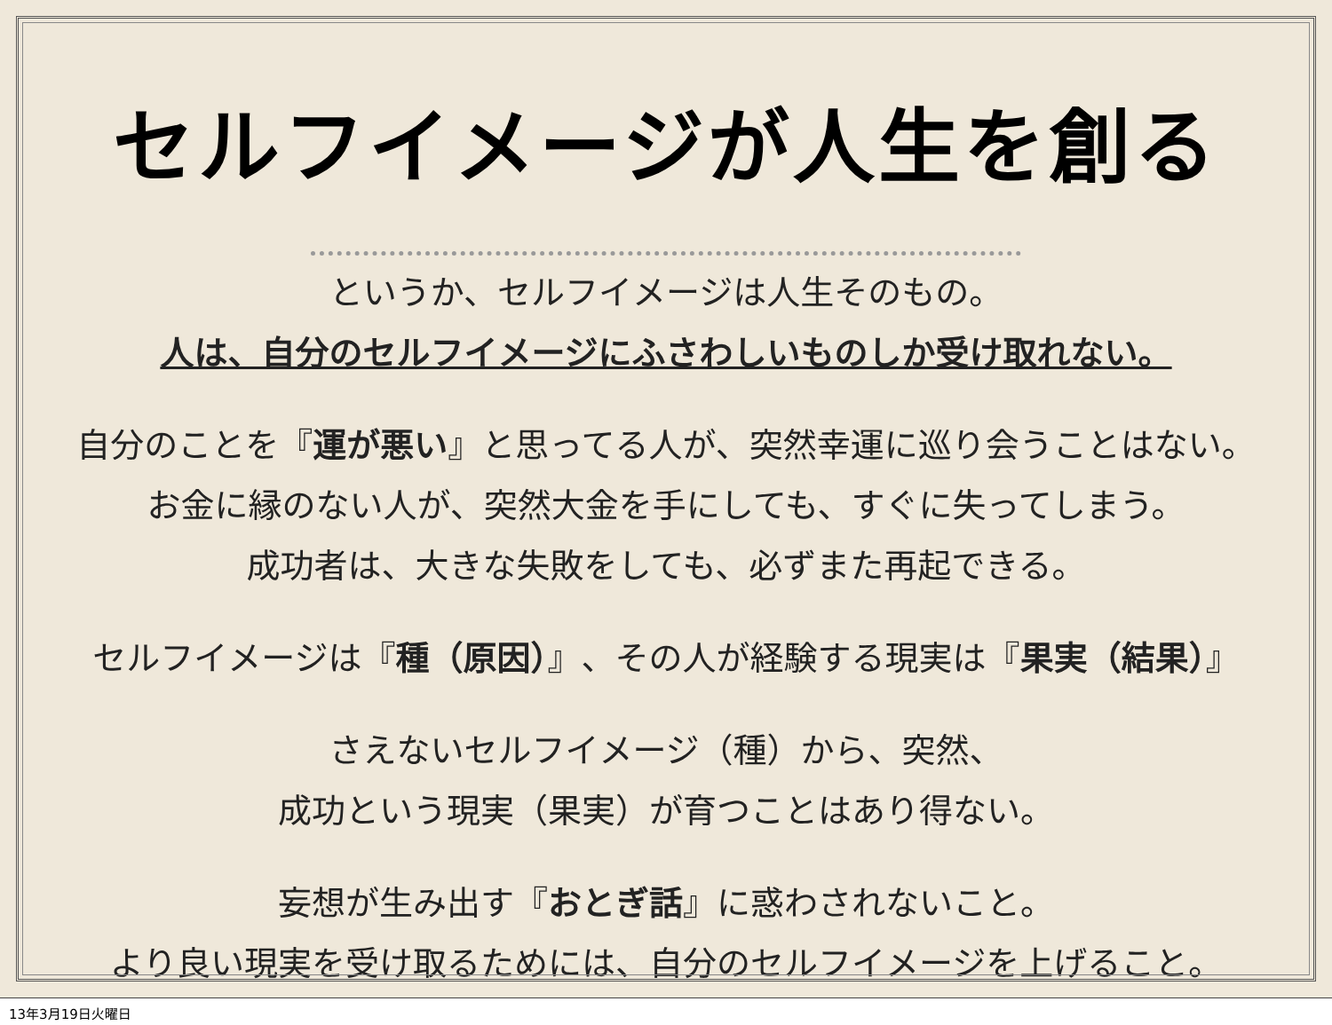セルフイメージが人生を創る
というか、セルフイメージは人生そのもの。
人は、自分のセルフイメージにふさわしいものしか受け取れない。
自分のことを『運が悪い』と思ってる人が、突然幸運に巡り会うことはない。
お金に縁のない人が、突然大金を手にしても、すぐに失ってしまう。
成功者は、大きな失敗をしても、必ずまた再起できる。
セルフイメージは『種（原因）』、その人が経験する現実は『果実（結果）』
さえないセルフイメージ（種）から、突然、
成功という現実（果実）が育つことはあり得ない。
妄想が生み出す『おとぎ話』に惑わされないこと。
より良い現実を受け取るためには、自分のセルフイメージを上げること。
13年3月19日火曜日